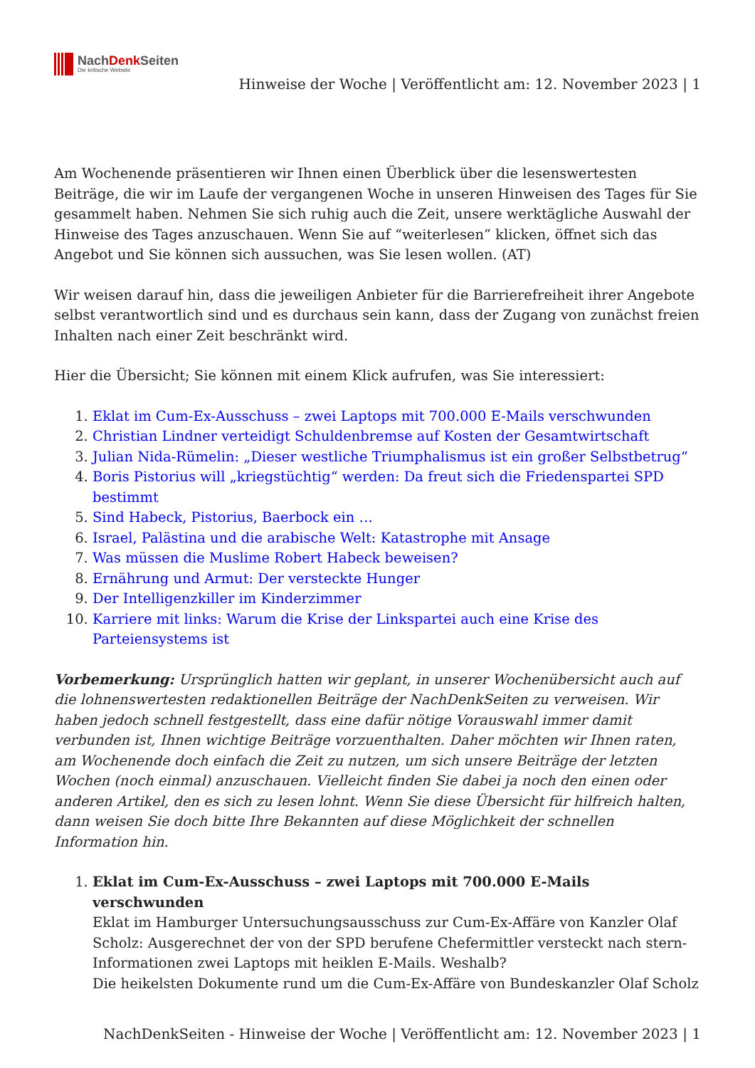NachDenk Seiten
Die kritische Website
Hinweise der Woche | Veröffentlicht am: 12. November 2023 | 1
Am Wochenende präsentieren wir Ihnen einen Überblick über die lesenswertesten Beiträge, die wir im Laufe der vergangenen Woche in unseren Hinweisen des Tages für Sie gesammelt haben. Nehmen Sie sich ruhig auch die Zeit, unsere werktägliche Auswahl der Hinweise des Tages anzuschauen. Wenn Sie auf “weiterlesen” klicken, öffnet sich das Angebot und Sie können sich aussuchen, was Sie lesen wollen. (AT)
Wir weisen darauf hin, dass die jeweiligen Anbieter für die Barrierefreiheit ihrer Angebote selbst verantwortlich sind und es durchaus sein kann, dass der Zugang von zunächst freien Inhalten nach einer Zeit beschränkt wird.
Hier die Übersicht; Sie können mit einem Klick aufrufen, was Sie interessiert:
1. Eklat im Cum-Ex-Ausschuss – zwei Laptops mit 700.000 E-Mails verschwunden
2. Christian Lindner verteidigt Schuldenbremse auf Kosten der Gesamtwirtschaft
3. Julian Nida-Rümelin: „Dieser westliche Triumphalismus ist ein großer Selbstbetrug“
4. Boris Pistorius will „kriegstüchtig“ werden: Da freut sich die Friedenspartei SPD bestimmt
5. Sind Habeck, Pistorius, Baerbock ein …
6. Israel, Palästina und die arabische Welt: Katastrophe mit Ansage
7. Was müssen die Muslime Robert Habeck beweisen?
8. Ernährung und Armut: Der versteckte Hunger
9. Der Intelligenzkiller im Kinderzimmer
10. Karriere mit links: Warum die Krise der Linkspartei auch eine Krise des Parteiensystems ist
Vorbemerkung: Ursprünglich hatten wir geplant, in unserer Wochenübersicht auch auf die lohnenswertesten redaktionellen Beiträge der NachDenkSeiten zu verweisen. Wir haben jedoch schnell festgestellt, dass eine dafür nötige Vorauswahl immer damit verbunden ist, Ihnen wichtige Beiträge vorzuenthalten. Daher möchten wir Ihnen raten, am Wochenende doch einfach die Zeit zu nutzen, um sich unsere Beiträge der letzten Wochen (noch einmal) anzuschauen. Vielleicht finden Sie dabei ja noch den einen oder anderen Artikel, den es sich zu lesen lohnt. Wenn Sie diese Übersicht für hilfreich halten, dann weisen Sie doch bitte Ihre Bekannten auf diese Möglichkeit der schnellen Information hin.
1. Eklat im Cum-Ex-Ausschuss – zwei Laptops mit 700.000 E-Mails verschwunden
Eklat im Hamburger Untersuchungsausschuss zur Cum-Ex-Affäre von Kanzler Olaf Scholz: Ausgerechnet der von der SPD berufene Chefermittler versteckt nach stern-Informationen zwei Laptops mit heiklen E-Mails. Weshalb?
Die heikelsten Dokumente rund um die Cum-Ex-Affäre von Bundeskanzler Olaf Scholz
NachDenkSeiten - Hinweise der Woche | Veröffentlicht am: 12. November 2023 | 1